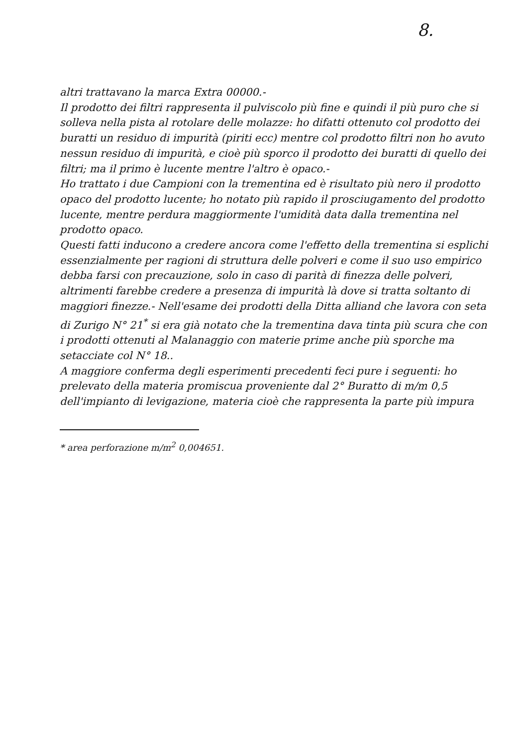8.
altri trattavano la marca Extra 00000.-
Il prodotto dei filtri rappresenta il pulviscolo più fine e quindi il più puro che si solleva nella pista al rotolare delle molazze: ho difatti ottenuto col prodotto dei buratti un residuo di impurità (piriti ecc) mentre col prodotto filtri non ho avuto nessun residuo di impurità, e cioè più sporco il prodotto dei buratti di quello dei filtri; ma il primo è lucente mentre l'altro è opaco.-
Ho trattato i due Campioni con la trementina ed è risultato più nero il prodotto opaco del prodotto lucente; ho notato più rapido il prosciugamento del prodotto lucente, mentre perdura maggiormente l'umidità data dalla trementina nel prodotto opaco.
Questi fatti inducono a credere ancora come l'effetto della trementina si esplichi essenzialmente per ragioni di struttura delle polveri e come il suo uso empirico debba farsi con precauzione, solo in caso di parità di finezza delle polveri, altrimenti farebbe credere a presenza di impurità là dove si tratta soltanto di maggiori finezze.- Nell'esame dei prodotti della Ditta alliand che lavora con seta di Zurigo N° 21<sup>*</sup> si era già notato che la trementina dava tinta più scura che con i prodotti ottenuti al Malanaggio con materie prime anche più sporche ma setacciate col N° 18..
A maggiore conferma degli esperimenti precedenti feci pure i seguenti: ho prelevato della materia promiscua proveniente dal 2° Buratto di m/m 0,5 dell'impianto di levigazione, materia cioè che rappresenta la parte più impura
* area perforazione m/m<sup>2</sup> 0,004651.